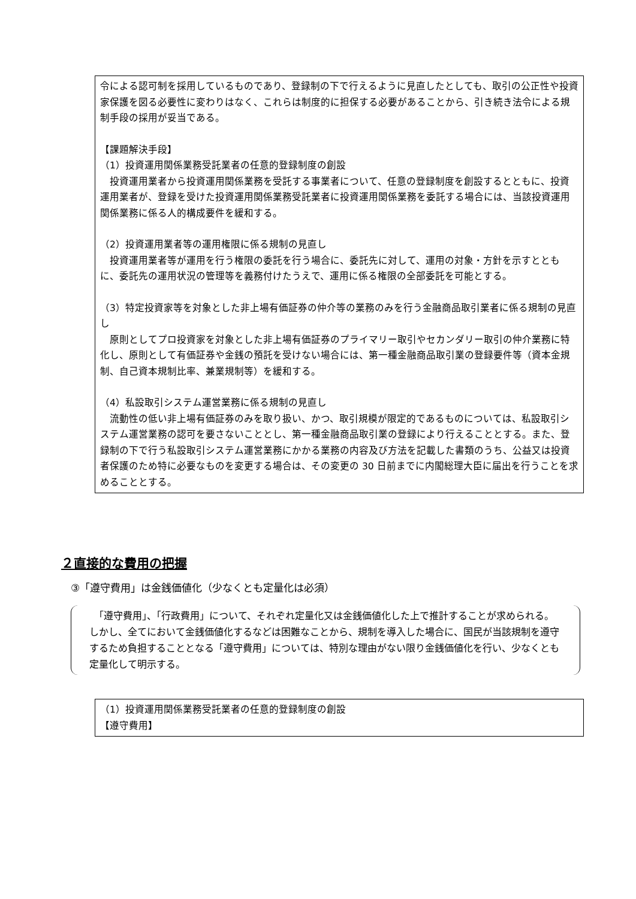令による認可制を採用しているものであり、登録制の下で行えるように見直したとしても、取引の公正性や投資家保護を図る必要性に変わりはなく、これらは制度的に担保する必要があることから、引き続き法令による規制手段の採用が妥当である。
【課題解決手段】
（1）投資運用関係業務受託業者の任意的登録制度の創設
　投資運用業者から投資運用関係業務を受託する事業者について、任意の登録制度を創設するとともに、投資運用業者が、登録を受けた投資運用関係業務受託業者に投資運用関係業務を委託する場合には、当該投資運用関係業務に係る人的構成要件を緩和する。
（2）投資運用業者等の運用権限に係る規制の見直し
　投資運用業者等が運用を行う権限の委託を行う場合に、委託先に対して、運用の対象・方針を示すとともに、委託先の運用状況の管理等を義務付けたうえで、運用に係る権限の全部委託を可能とする。
（3）特定投資家等を対象とした非上場有価証券の仲介等の業務のみを行う金融商品取引業者に係る規制の見直し
　原則としてプロ投資家を対象とした非上場有価証券のプライマリー取引やセカンダリー取引の仲介業務に特化し、原則として有価証券や金銭の預託を受けない場合には、第一種金融商品取引業の登録要件等（資本金規制、自己資本規制比率、兼業規制等）を緩和する。
（4）私設取引システム運営業務に係る規制の見直し
　流動性の低い非上場有価証券のみを取り扱い、かつ、取引規模が限定的であるものについては、私設取引システム運営業務の認可を要さないこととし、第一種金融商品取引業の登録により行えることとする。また、登録制の下で行う私設取引システム運営業務にかかる業務の内容及び方法を記載した書類のうち、公益又は投資者保護のため特に必要なものを変更する場合は、その変更の 30 日前までに内閣総理大臣に届出を行うことを求めることとする。
２直接的な費用の把握
③「遵守費用」は金銭価値化（少なくとも定量化は必須）
　「遵守費用」、「行政費用」について、それぞれ定量化又は金銭価値化した上で推計することが求められる。しかし、全てにおいて金銭価値化するなどは困難なことから、規制を導入した場合に、国民が当該規制を遵守するため負担することとなる「遵守費用」については、特別な理由がない限り金銭価値化を行い、少なくとも定量化して明示する。
（1）投資運用関係業務受託業者の任意的登録制度の創設
【遵守費用】